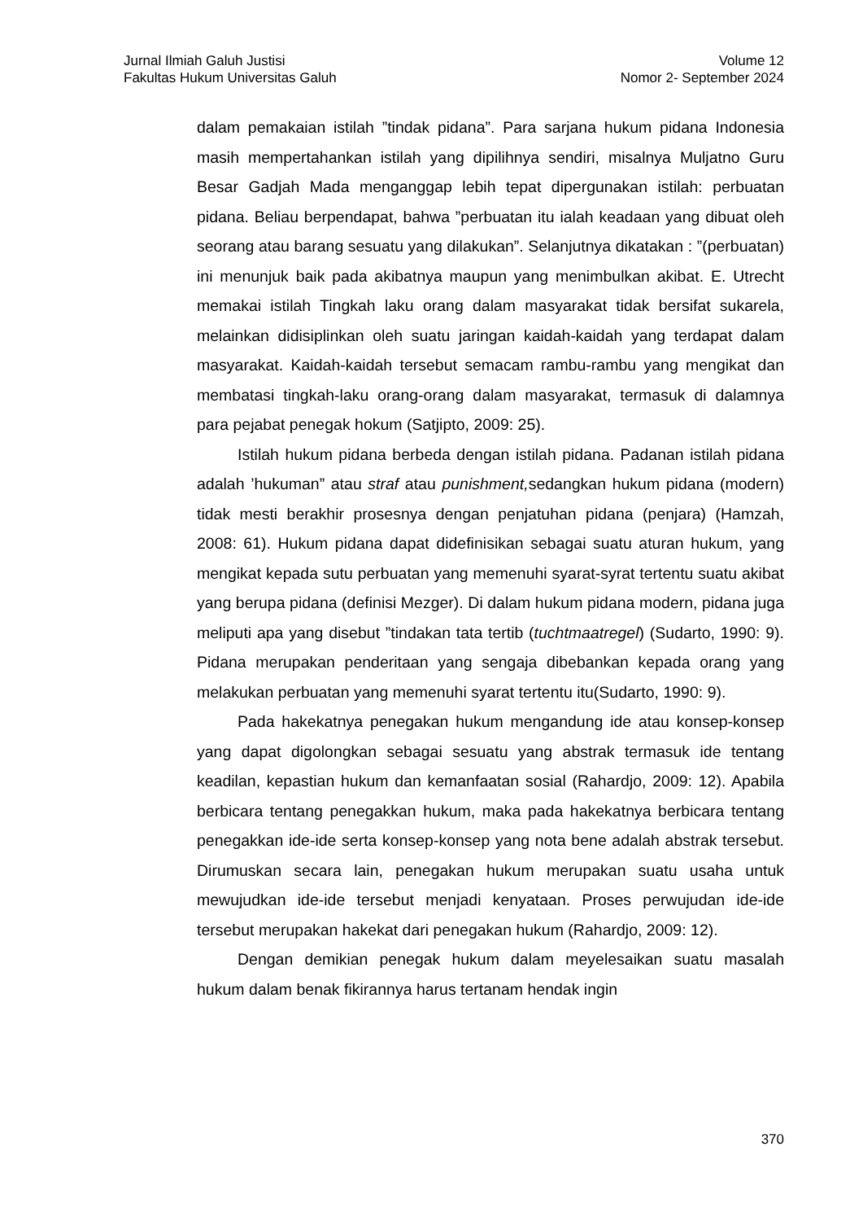Jurnal Ilmiah Galuh Justisi
Fakultas Hukum Universitas Galuh
Volume 12
Nomor 2- September 2024
dalam pemakaian istilah ”tindak pidana”. Para sarjana hukum pidana Indonesia masih mempertahankan istilah yang dipilihnya sendiri, misalnya Muljatno Guru Besar Gadjah Mada menganggap lebih tepat dipergunakan istilah: perbuatan pidana. Beliau berpendapat, bahwa ”perbuatan itu ialah keadaan yang dibuat oleh seorang atau barang sesuatu yang dilakukan”. Selanjutnya dikatakan : ”(perbuatan) ini menunjuk baik pada akibatnya maupun yang menimbulkan akibat. E. Utrecht memakai istilah Tingkah laku orang dalam masyarakat tidak bersifat sukarela, melainkan didisiplinkan oleh suatu jaringan kaidah-kaidah yang terdapat dalam masyarakat. Kaidah-kaidah tersebut semacam rambu-rambu yang mengikat dan membatasi tingkah-laku orang-orang dalam masyarakat, termasuk di dalamnya para pejabat penegak hokum (Satjipto, 2009: 25).
Istilah hukum pidana berbeda dengan istilah pidana. Padanan istilah pidana adalah ’hukuman” atau straf atau punishment, sedangkan hukum pidana (modern) tidak mesti berakhir prosesnya dengan penjatuhan pidana (penjara) (Hamzah, 2008: 61). Hukum pidana dapat didefinisikan sebagai suatu aturan hukum, yang mengikat kepada sutu perbuatan yang memenuhi syarat-syrat tertentu suatu akibat yang berupa pidana (definisi Mezger). Di dalam hukum pidana modern, pidana juga meliputi apa yang disebut ”tindakan tata tertib (tuchtmaatregel) (Sudarto, 1990: 9). Pidana merupakan penderitaan yang sengaja dibebankan kepada orang yang melakukan perbuatan yang memenuhi syarat tertentu itu(Sudarto, 1990: 9).
Pada hakekatnya penegakan hukum mengandung ide atau konsep-konsep yang dapat digolongkan sebagai sesuatu yang abstrak termasuk ide tentang keadilan, kepastian hukum dan kemanfaatan sosial (Rahardjo, 2009: 12). Apabila berbicara tentang penegakkan hukum, maka pada hakekatnya berbicara tentang penegakkan ide-ide serta konsep-konsep yang nota bene adalah abstrak tersebut. Dirumuskan secara lain, penegakan hukum merupakan suatu usaha untuk mewujudkan ide-ide tersebut menjadi kenyataan. Proses perwujudan ide-ide tersebut merupakan hakekat dari penegakan hukum (Rahardjo, 2009: 12).
Dengan demikian penegak hukum dalam meyelesaikan suatu masalah hukum dalam benak fikirannya harus tertanam hendak ingin
370